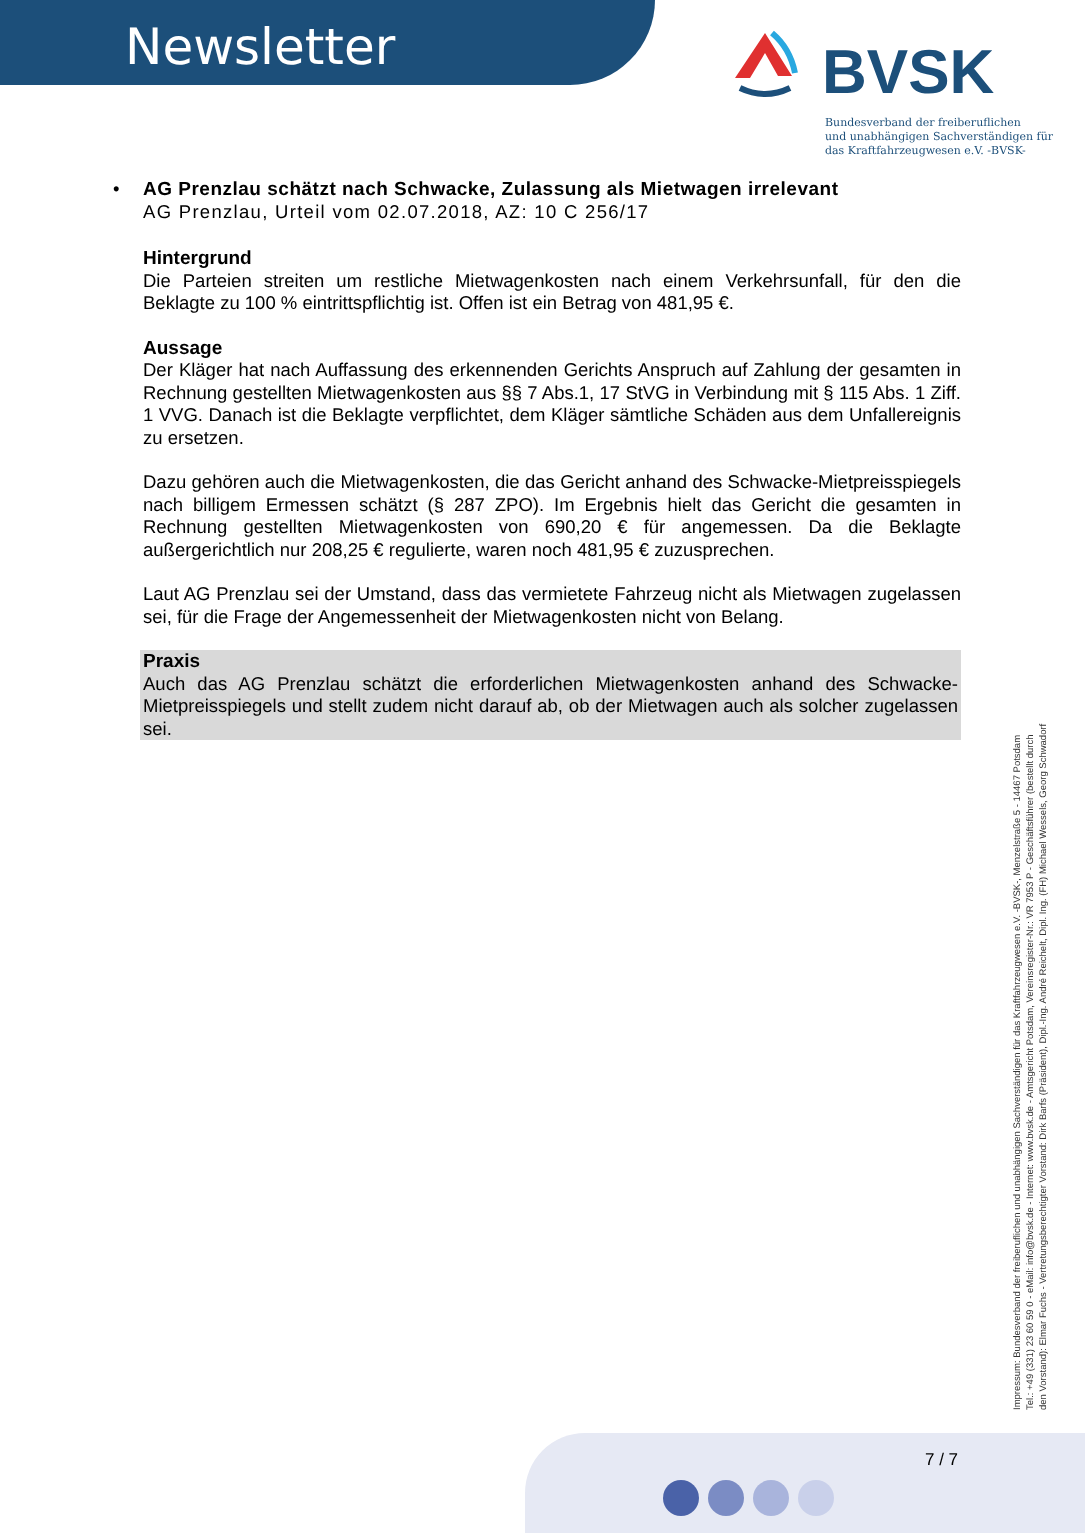Newsletter
BVSK
Bundesverband der freiberuflichen
und unabhängigen Sachverständigen für
das Kraftfahrzeugwesen e.V. -BVSK-
•
AG Prenzlau schätzt nach Schwacke, Zulassung als Mietwagen irrelevant
AG Prenzlau, Urteil vom 02.07.2018, AZ: 10 C 256/17
Hintergrund
Die Parteien streiten um restliche Mietwagenkosten nach einem Verkehrsunfall, für den die Beklagte zu 100 % eintrittspflichtig ist. Offen ist ein Betrag von 481,95 €.
Aussage
Der Kläger hat nach Auffassung des erkennenden Gerichts Anspruch auf Zahlung der gesamten in Rechnung gestellten Mietwagenkosten aus §§ 7 Abs.1, 17 StVG in Verbindung mit § 115 Abs. 1 Ziff. 1 VVG. Danach ist die Beklagte verpflichtet, dem Kläger sämtliche Schäden aus dem Unfallereignis zu ersetzen.
Dazu gehören auch die Mietwagenkosten, die das Gericht anhand des Schwacke-Mietpreisspiegels nach billigem Ermessen schätzt (§ 287 ZPO). Im Ergebnis hielt das Gericht die gesamten in Rechnung gestellten Mietwagenkosten von 690,20 € für angemessen. Da die Beklagte außergerichtlich nur 208,25 € regulierte, waren noch 481,95 € zuzusprechen.
Laut AG Prenzlau sei der Umstand, dass das vermietete Fahrzeug nicht als Mietwagen zugelassen sei, für die Frage der Angemessenheit der Mietwagenkosten nicht von Belang.
Praxis
Auch das AG Prenzlau schätzt die erforderlichen Mietwagenkosten anhand des Schwacke-Mietpreisspiegels und stellt zudem nicht darauf ab, ob der Mietwagen auch als solcher zugelassen sei.
Impressum: Bundesverband der freiberuflichen und unabhängigen Sachverständigen für das Kraftfahrzeugwesen e.V. -BVSK-, Menzelstraße 5 - 14467 Potsdam
Tel.: +49 (331) 23 60 59 0 - eMail: info@bvsk.de - Internet: www.bvsk.de - Amtsgericht Potsdam, Vereinsregister-Nr.: VR 7953 P - Geschäftsführer (bestellt durch
den Vorstand): Elmar Fuchs - Vertretungsberechtigter Vorstand: Dirk Barfs (Präsident), Dipl.-Ing. André Reichelt, Dipl. Ing. (FH) Michael Wessels, Georg Schwadorf
7 / 7